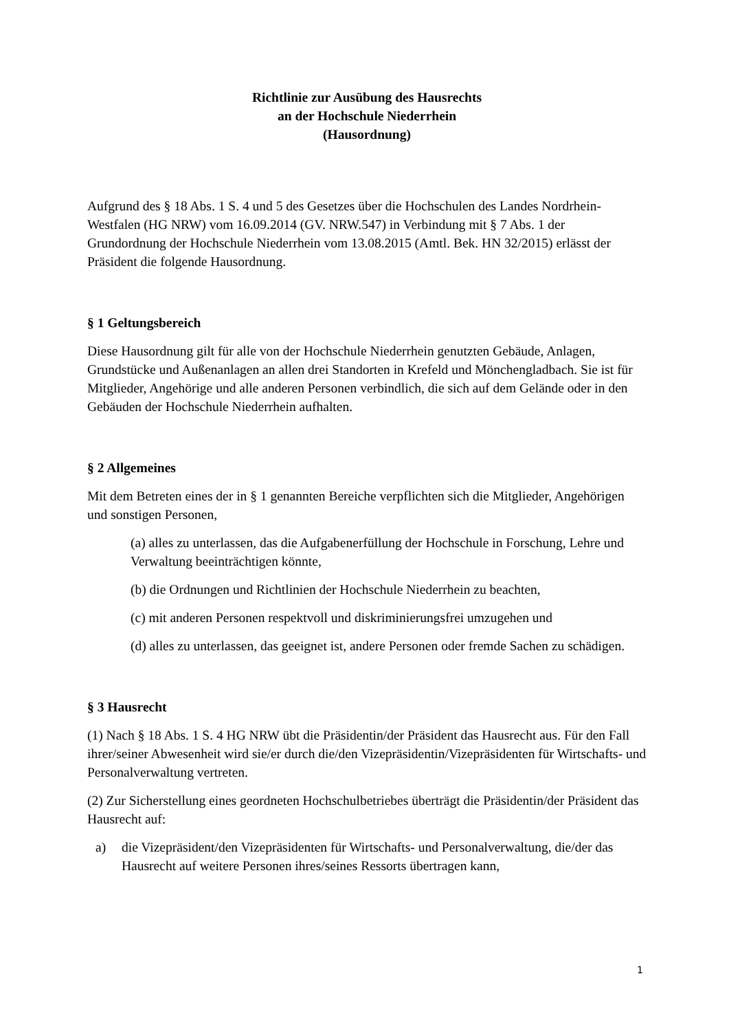Richtlinie zur Ausübung des Hausrechts
an der Hochschule Niederrhein
(Hausordnung)
Aufgrund des § 18 Abs. 1 S. 4 und 5 des Gesetzes über die Hochschulen des Landes Nordrhein-Westfalen (HG NRW) vom 16.09.2014 (GV. NRW.547) in Verbindung mit § 7 Abs. 1 der Grundordnung der Hochschule Niederrhein vom 13.08.2015 (Amtl. Bek. HN 32/2015) erlässt der Präsident die folgende Hausordnung.
§ 1 Geltungsbereich
Diese Hausordnung gilt für alle von der Hochschule Niederrhein genutzten Gebäude, Anlagen, Grundstücke und Außenanlagen an allen drei Standorten in Krefeld und Mönchengladbach. Sie ist für Mitglieder, Angehörige und alle anderen Personen verbindlich, die sich auf dem Gelände oder in den Gebäuden der Hochschule Niederrhein aufhalten.
§ 2 Allgemeines
Mit dem Betreten eines der in § 1 genannten Bereiche verpflichten sich die Mitglieder, Angehörigen und sonstigen Personen,
(a) alles zu unterlassen, das die Aufgabenerfüllung der Hochschule in Forschung, Lehre und Verwaltung beeinträchtigen könnte,
(b) die Ordnungen und Richtlinien der Hochschule Niederrhein zu beachten,
(c) mit anderen Personen respektvoll und diskriminierungsfrei umzugehen und
(d) alles zu unterlassen, das geeignet ist, andere Personen oder fremde Sachen zu schädigen.
§ 3 Hausrecht
(1) Nach § 18 Abs. 1 S. 4 HG NRW übt die Präsidentin/der Präsident das Hausrecht aus. Für den Fall ihrer/seiner Abwesenheit wird sie/er durch die/den Vizepräsidentin/Vizepräsidenten für Wirtschafts- und Personalverwaltung vertreten.
(2) Zur Sicherstellung eines geordneten Hochschulbetriebes überträgt die Präsidentin/der Präsident das Hausrecht auf:
a) die Vizepräsident/den Vizepräsidenten für Wirtschafts- und Personalverwaltung, die/der das Hausrecht auf weitere Personen ihres/seines Ressorts übertragen kann,
1